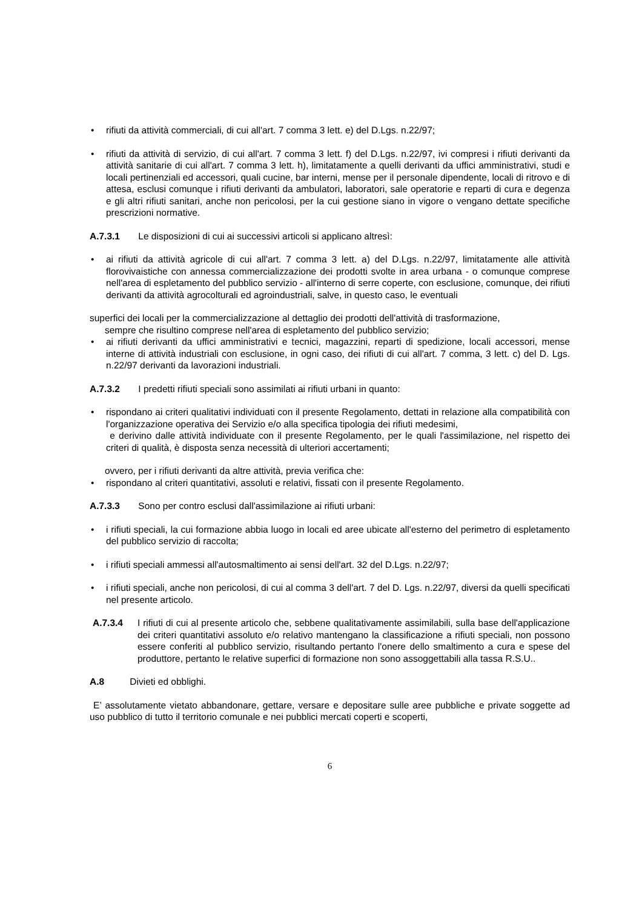• rifiuti da attività commerciali, di cui all'art. 7 comma 3 lett. e) del D.Lgs. n.22/97;
• rifiuti da attività di servizio, di cui all'art. 7 comma 3 lett. f) del D.Lgs. n.22/97, ivi compresi i rifiuti derivanti da attività sanitarie di cui all'art. 7 comma 3 lett. h), limitatamente a quelli derivanti da uffici amministrativi, studi e locali pertinenziali ed accessori, quali cucine, bar interni, mense per il personale dipendente, locali di ritrovo e di attesa, esclusi comunque i rifiuti derivanti da ambulatori, laboratori, sale operatorie e reparti di cura e degenza e gli altri rifiuti sanitari, anche non pericolosi, per la cui gestione siano in vigore o vengano dettate specifiche prescrizioni normative.
A.7.3.1 Le disposizioni di cui ai successivi articoli si applicano altresì:
• ai rifiuti da attività agricole di cui all'art. 7 comma 3 lett. a) del D.Lgs. n.22/97, limitatamente alle attività florovivaistiche con annessa commercializzazione dei prodotti svolte in area urbana - o comunque comprese nell'area di espletamento del pubblico servizio - all'interno di serre coperte, con esclusione, comunque, dei rifiuti derivanti da attività agrocolturali ed agroindustriali, salve, in questo caso, le eventuali
superfici dei locali per la commercializzazione al dettaglio dei prodotti dell'attività di trasformazione,
sempre che risultino comprese nell'area di espletamento del pubblico servizio;
• ai rifiuti derivanti da uffici amministrativi e tecnici, magazzini, reparti di spedizione, locali accessori, mense interne di attività industriali con esclusione, in ogni caso, dei rifiuti di cui all'art. 7 comma, 3 lett. c) del D. Lgs. n.22/97 derivanti da lavorazioni industriali.
A.7.3.2 I predetti rifiuti speciali sono assimilati ai rifiuti urbani in quanto:
• rispondano ai criteri qualitativi individuati con il presente Regolamento, dettati in relazione alla compatibilità con l'organizzazione operativa dei Servizio e/o alla specifica tipologia dei rifiuti medesimi,
e derivino dalle attività individuate con il presente Regolamento, per le quali l'assimilazione, nel rispetto dei criteri di qualità, è disposta senza necessità di ulteriori accertamenti;
ovvero, per i rifiuti derivanti da altre attività, previa verifica che:
• rispondano al criteri quantitativi, assoluti e relativi, fissati con il presente Regolamento.
A.7.3.3 Sono per contro esclusi dall'assimilazione ai rifiuti urbani:
• i rifiuti speciali, la cui formazione abbia luogo in locali ed aree ubicate all'esterno del perimetro di espletamento del pubblico servizio di raccolta;
• i rifiuti speciali ammessi all'autosmaltimento ai sensi dell'art. 32 del D.Lgs. n.22/97;
• i rifiuti speciali, anche non pericolosi, di cui al comma 3 dell'art. 7 del D. Lgs. n.22/97, diversi da quelli specificati nel presente articolo.
A.7.3.4 I rifiuti di cui al presente articolo che, sebbene qualitativamente assimilabili, sulla base dell'applicazione dei criteri quantitativi assoluto e/o relativo mantengano la classificazione a rifiuti speciali, non possono essere conferiti al pubblico servizio, risultando pertanto l'onere dello smaltimento a cura e spese del produttore, pertanto le relative superfici di formazione non sono assoggettabili alla tassa R.S.U..
A.8 Divieti ed obblighi.
E’ assolutamente vietato abbandonare, gettare, versare e depositare sulle aree pubbliche e private soggette ad uso pubblico di tutto il territorio comunale e nei pubblici mercati coperti e scoperti,
6